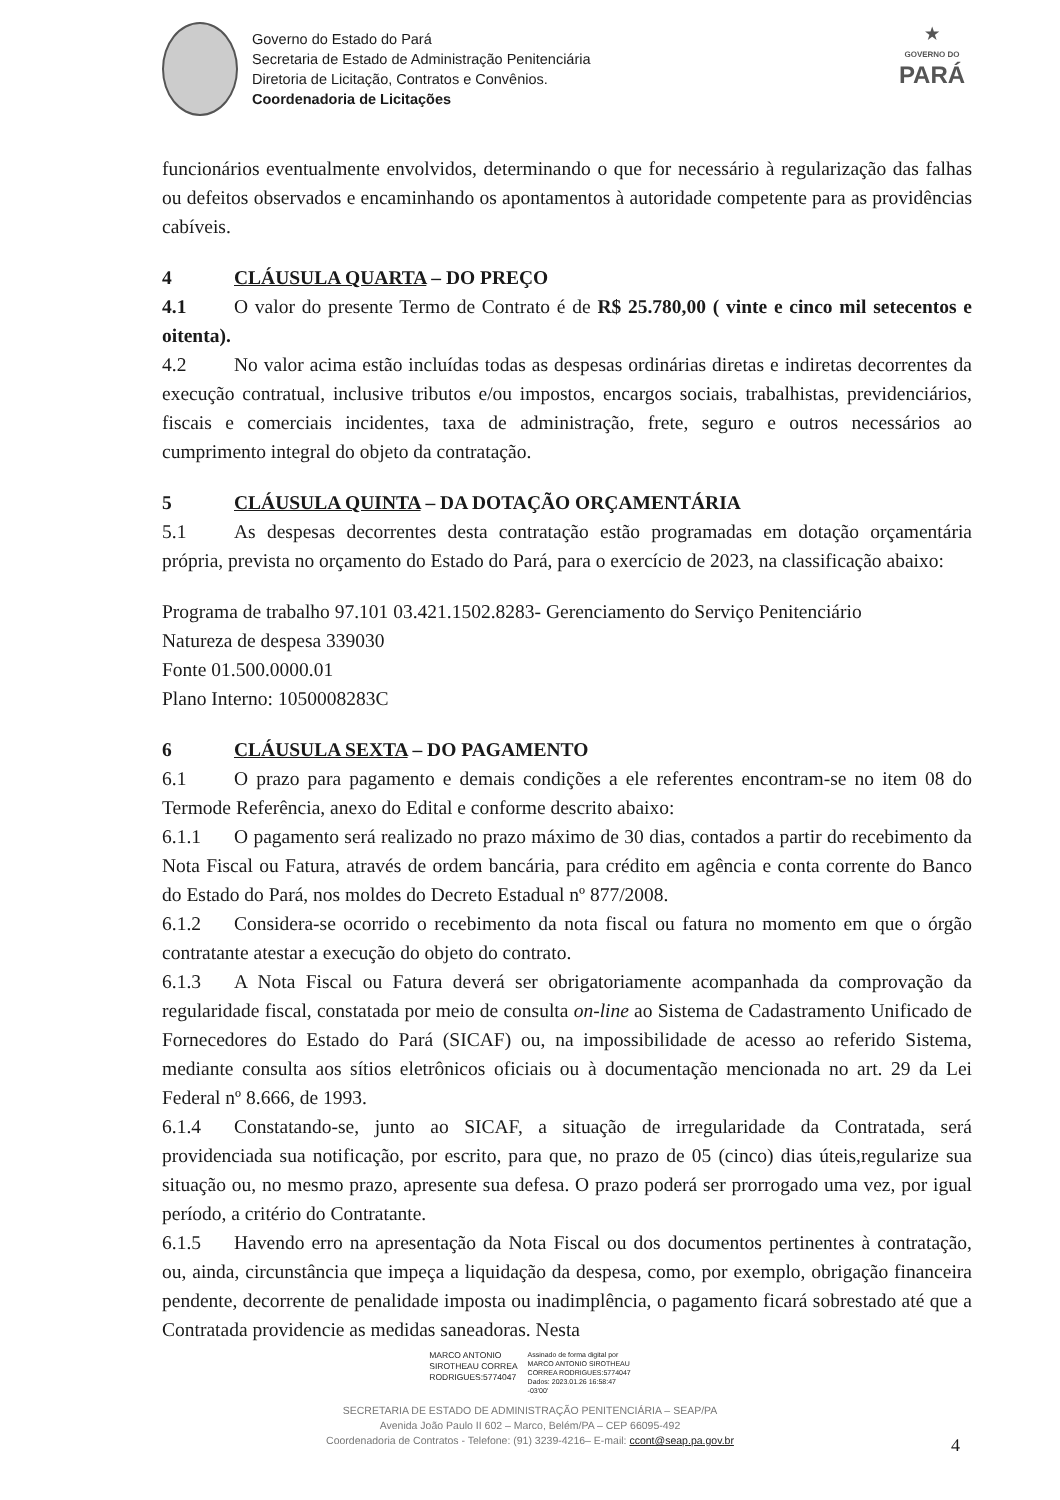Governo do Estado do Pará
Secretaria de Estado de Administração Penitenciária
Diretoria de Licitação, Contratos e Convênios.
Coordenadoria de Licitações
★
GOVERNO DO
PARÁ
funcionários eventualmente envolvidos, determinando o que for necessário à regularização das falhas ou defeitos observados e encaminhando os apontamentos à autoridade competente para as providências cabíveis.
4 CLÁUSULA QUARTA – DO PREÇO
4.1 O valor do presente Termo de Contrato é de R$ 25.780,00 ( vinte e cinco mil setecentos e oitenta).
4.2 No valor acima estão incluídas todas as despesas ordinárias diretas e indiretas decorrentes da execução contratual, inclusive tributos e/ou impostos, encargos sociais, trabalhistas, previdenciários, fiscais e comerciais incidentes, taxa de administração, frete, seguro e outros necessários ao cumprimento integral do objeto da contratação.
5 CLÁUSULA QUINTA – DA DOTAÇÃO ORÇAMENTÁRIA
5.1 As despesas decorrentes desta contratação estão programadas em dotação orçamentária própria, prevista no orçamento do Estado do Pará, para o exercício de 2023, na classificação abaixo:
Programa de trabalho 97.101 03.421.1502.8283- Gerenciamento do Serviço Penitenciário
Natureza de despesa 339030
Fonte 01.500.0000.01
Plano Interno: 1050008283C
6 CLÁUSULA SEXTA – DO PAGAMENTO
6.1 O prazo para pagamento e demais condições a ele referentes encontram-se no item 08 do Termode Referência, anexo do Edital e conforme descrito abaixo:
6.1.1 O pagamento será realizado no prazo máximo de 30 dias, contados a partir do recebimento da Nota Fiscal ou Fatura, através de ordem bancária, para crédito em agência e conta corrente do Banco do Estado do Pará, nos moldes do Decreto Estadual nº 877/2008.
6.1.2 Considera-se ocorrido o recebimento da nota fiscal ou fatura no momento em que o órgão contratante atestar a execução do objeto do contrato.
6.1.3 A Nota Fiscal ou Fatura deverá ser obrigatoriamente acompanhada da comprovação da regularidade fiscal, constatada por meio de consulta on-line ao Sistema de Cadastramento Unificado de Fornecedores do Estado do Pará (SICAF) ou, na impossibilidade de acesso ao referido Sistema, mediante consulta aos sítios eletrônicos oficiais ou à documentação mencionada no art. 29 da Lei Federal nº 8.666, de 1993.
6.1.4 Constatando-se, junto ao SICAF, a situação de irregularidade da Contratada, será providenciada sua notificação, por escrito, para que, no prazo de 05 (cinco) dias úteis,regularize sua situação ou, no mesmo prazo, apresente sua defesa. O prazo poderá ser prorrogado uma vez, por igual período, a critério do Contratante.
6.1.5 Havendo erro na apresentação da Nota Fiscal ou dos documentos pertinentes à contratação, ou, ainda, circunstância que impeça a liquidação da despesa, como, por exemplo, obrigação financeira pendente, decorrente de penalidade imposta ou inadimplência, o pagamento ficará sobrestado até que a Contratada providencie as medidas saneadoras. Nesta
MARCO ANTONIO
SIROTHEAU CORREA
RODRIGUES:5774047
Assinado de forma digital por
MARCO ANTONIO SIROTHEAU
CORREA RODRIGUES:5774047
Dados: 2023.01.26 16:58:47
-03'00'
4
SECRETARIA DE ESTADO DE ADMINISTRAÇÃO PENITENCIÁRIA – SEAP/PA
Avenida João Paulo II 602 – Marco, Belém/PA – CEP 66095-492
Coordenadoria de Contratos - Telefone: (91) 3239-4216– E-mail: ccont@seap.pa.gov.br